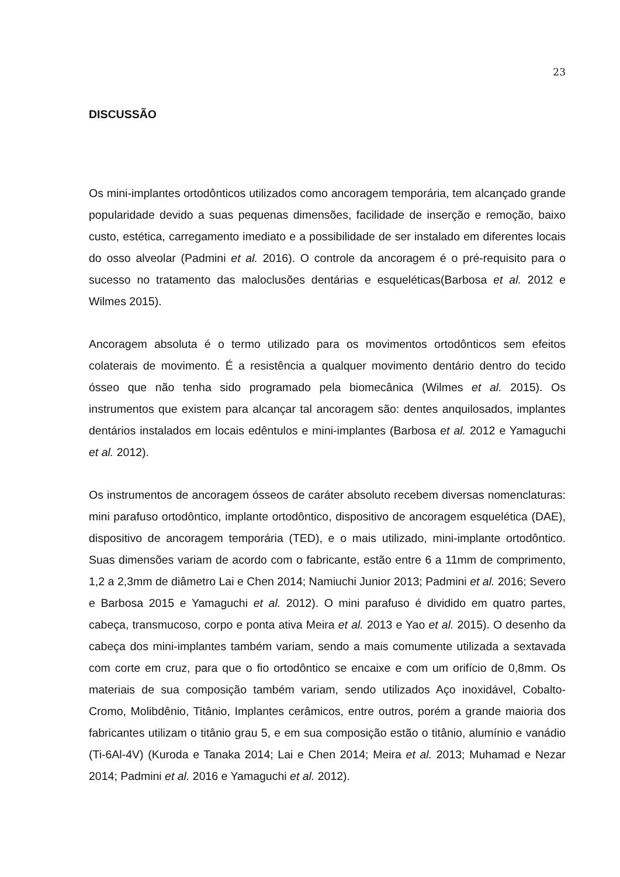23
DISCUSSÃO
Os mini-implantes ortodônticos utilizados como ancoragem temporária, tem alcançado grande popularidade devido a suas pequenas dimensões, facilidade de inserção e remoção, baixo custo, estética, carregamento imediato e a possibilidade de ser instalado em diferentes locais do osso alveolar (Padmini et al. 2016). O controle da ancoragem é o pré-requisito para o sucesso no tratamento das maloclusões dentárias e esqueléticas(Barbosa et al. 2012 e Wilmes 2015).
Ancoragem absoluta é o termo utilizado para os movimentos ortodônticos sem efeitos colaterais de movimento. É a resistência a qualquer movimento dentário dentro do tecido ósseo que não tenha sido programado pela biomecânica (Wilmes et al. 2015). Os instrumentos que existem para alcançar tal ancoragem são: dentes anquilosados, implantes dentários instalados em locais edêntulos e mini-implantes (Barbosa et al. 2012 e Yamaguchi et al. 2012).
Os instrumentos de ancoragem ósseos de caráter absoluto recebem diversas nomenclaturas: mini parafuso ortodôntico, implante ortodôntico, dispositivo de ancoragem esquelética (DAE), dispositivo de ancoragem temporária (TED), e o mais utilizado, mini-implante ortodôntico. Suas dimensões variam de acordo com o fabricante, estão entre 6 a 11mm de comprimento, 1,2 a 2,3mm de diâmetro Lai e Chen 2014; Namiuchi Junior 2013; Padmini et al. 2016; Severo e Barbosa 2015 e Yamaguchi et al. 2012). O mini parafuso é dividido em quatro partes, cabeça, transmucoso, corpo e ponta ativa Meira et al. 2013 e Yao et al. 2015). O desenho da cabeça dos mini-implantes também variam, sendo a mais comumente utilizada a sextavada com corte em cruz, para que o fio ortodôntico se encaixe e com um orifício de 0,8mm. Os materiais de sua composição também variam, sendo utilizados Aço inoxidável, Cobalto-Cromo, Molibdênio, Titânio, Implantes cerâmicos, entre outros, porém a grande maioria dos fabricantes utilizam o titânio grau 5, e em sua composição estão o titânio, alumínio e vanádio (Ti-6Al-4V) (Kuroda e Tanaka 2014; Lai e Chen 2014; Meira et al. 2013; Muhamad e Nezar 2014; Padmini et al. 2016 e Yamaguchi et al. 2012).